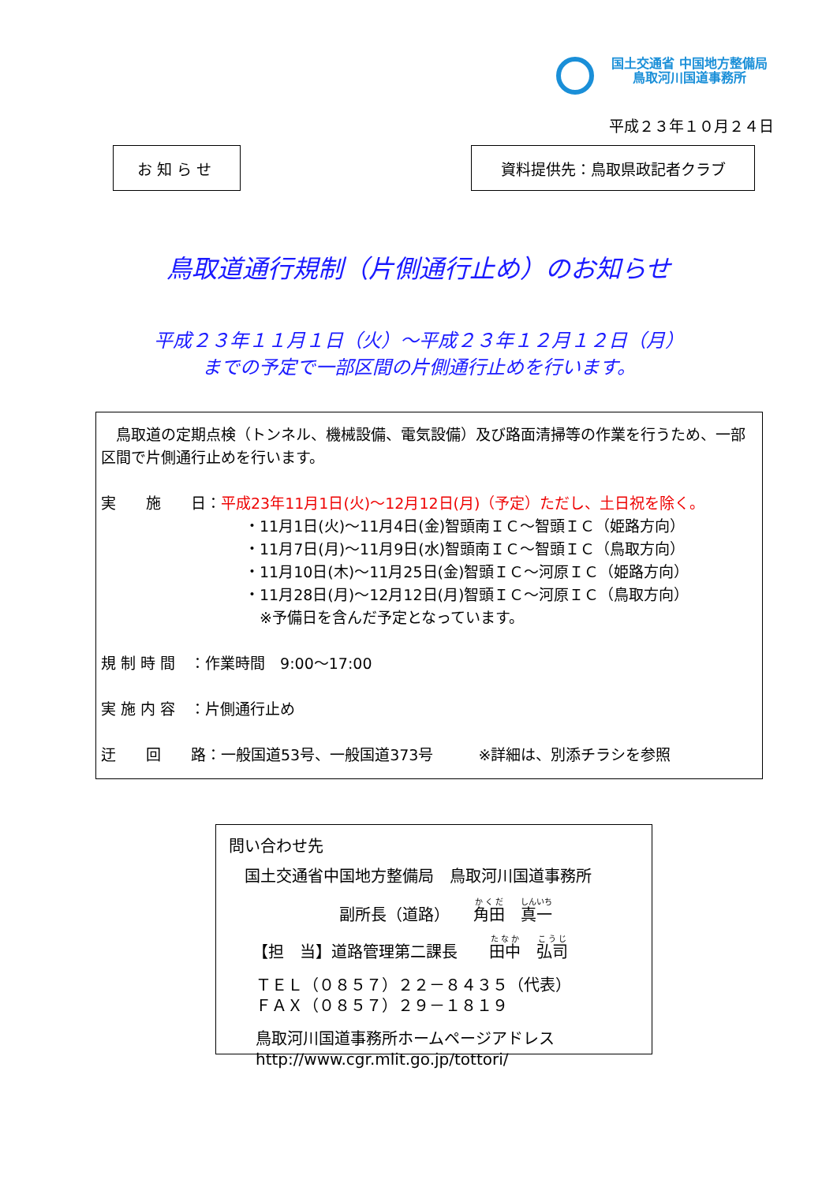国土交通省 中国地方整備局
鳥取河川国道事務所
平成２３年１０月２４日
お知らせ 資料提供先：鳥取県政記者クラブ
鳥取道通行規制（片側通行止め）のお知らせ
平成２３年１１月１日（火）～平成２３年１２月１２日（月）
までの予定で一部区間の片側通行止めを行います。
　鳥取道の定期点検（トンネル、機械設備、電気設備）及び路面清掃等の作業を行うため、一部区間で片側通行止めを行います。
実　　施　　日：平成23年11月1日(火)～12月12日(月)（予定）ただし、土日祝を除く。
・11月1日(火)～11月4日(金)智頭南ＩＣ～智頭ＩＣ（姫路方向）
・11月7日(月)～11月9日(水)智頭南ＩＣ～智頭ＩＣ（鳥取方向）
・11月10日(木)～11月25日(金)智頭ＩＣ～河原ＩＣ（姫路方向）
・11月28日(月)～12月12日(月)智頭ＩＣ～河原ＩＣ（鳥取方向）
　※予備日を含んだ予定となっています。
規 制 時 間　：作業時間　9:00～17:00
実 施 内 容　：片側通行止め
迂　　回　　路：一般国道53号、一般国道373号　　　※詳細は、別添チラシを参照
問い合わせ先
国土交通省中国地方整備局　鳥取河川国道事務所
副所長（道路）　　角田　真一
【担　当】道路管理第二課長　　田中　弘司
ＴＥＬ（０８５７）２２－８４３５（代表）
ＦＡＸ（０８５７）２９－１８１９
鳥取河川国道事務所ホームページアドレス
http://www.cgr.mlit.go.jp/tottori/